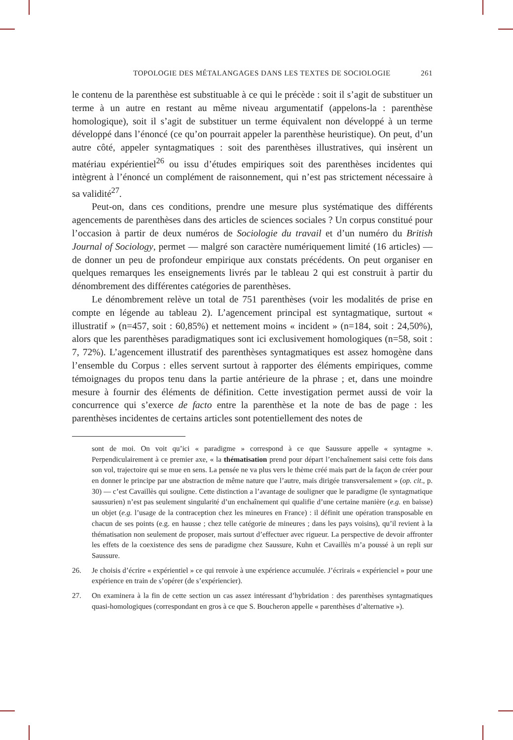TOPOLOGIE DES MÉTALANGAGES DANS LES TEXTES DE SOCIOLOGIE 261
le contenu de la parenthèse est substituable à ce qui le précède : soit il s’agit de substituer un terme à un autre en restant au même niveau argumentatif (appelons-la : parenthèse homologique), soit il s’agit de substituer un terme équivalent non développé à un terme développé dans l’énoncé (ce qu’on pourrait appeler la parenthèse heuristique). On peut, d’un autre côté, appeler syntagmatiques : soit des parenthèses illustratives, qui insèrent un matériau expérientiel<sup>26</sup> ou issu d’études empiriques soit des parenthèses incidentes qui intègrent à l’énoncé un complément de raisonnement, qui n’est pas strictement nécessaire à sa validité<sup>27</sup>.
Peut-on, dans ces conditions, prendre une mesure plus systématique des différents agencements de parenthèses dans des articles de sciences sociales ? Un corpus constitué pour l’occasion à partir de deux numéros de Sociologie du travail et d’un numéro du British Journal of Sociology, permet — malgré son caractère numériquement limité (16 articles) — de donner un peu de profondeur empirique aux constats précédents. On peut organiser en quelques remarques les enseignements livrés par le tableau 2 qui est construit à partir du dénombrement des différentes catégories de parenthèses.
Le dénombrement relève un total de 751 parenthèses (voir les modalités de prise en compte en légende au tableau 2). L’agencement principal est syntagmatique, surtout « illustratif » (n=457, soit : 60,85%) et nettement moins « incident » (n=184, soit : 24,50%), alors que les parenthèses paradigmatiques sont ici exclusivement homologiques (n=58, soit : 7, 72%). L’agencement illustratif des parenthèses syntagmatiques est assez homogène dans l’ensemble du Corpus : elles servent surtout à rapporter des éléments empiriques, comme témoignages du propos tenu dans la partie antérieure de la phrase ; et, dans une moindre mesure à fournir des éléments de définition. Cette investigation permet aussi de voir la concurrence qui s’exerce de facto entre la parenthèse et la note de bas de page : les parenthèses incidentes de certains articles sont potentiellement des notes de
sont de moi. On voit qu’ici « paradigme » correspond à ce que Saussure appelle « syntagme ». Perpendiculairement à ce premier axe, « la thématisation prend pour départ l’enchaînement saisi cette fois dans son vol, trajectoire qui se mue en sens. La pensée ne va plus vers le thème créé mais part de la façon de créer pour en donner le principe par une abstraction de même nature que l’autre, mais dirigée transversalement » (op. cit., p. 30) — c’est Cavaillès qui souligne. Cette distinction a l’avantage de souligner que le paradigme (le syntagmatique saussurien) n’est pas seulement singularité d’un enchaînement qui qualifie d’une certaine manière (e.g. en baisse) un objet (e.g. l’usage de la contraception chez les mineures en France) : il définit une opération transposable en chacun de ses points (e.g. en hausse ; chez telle catégorie de mineures ; dans les pays voisins), qu’il revient à la thématisation non seulement de proposer, mais surtout d’effectuer avec rigueur. La perspective de devoir affronter les effets de la coexistence des sens de paradigme chez Saussure, Kuhn et Cavaillès m’a poussé à un repli sur Saussure.
26. Je choisis d’écrire « expérientiel » ce qui renvoie à une expérience accumulée. J’écrirais « expérienciel » pour une expérience en train de s’opérer (de s’expériencier).
27. On examinera à la fin de cette section un cas assez intéressant d’hybridation : des parenthèses syntagmatiques quasi-homologiques (correspondant en gros à ce que S. Boucheron appelle « parenthèses d’alternative »).